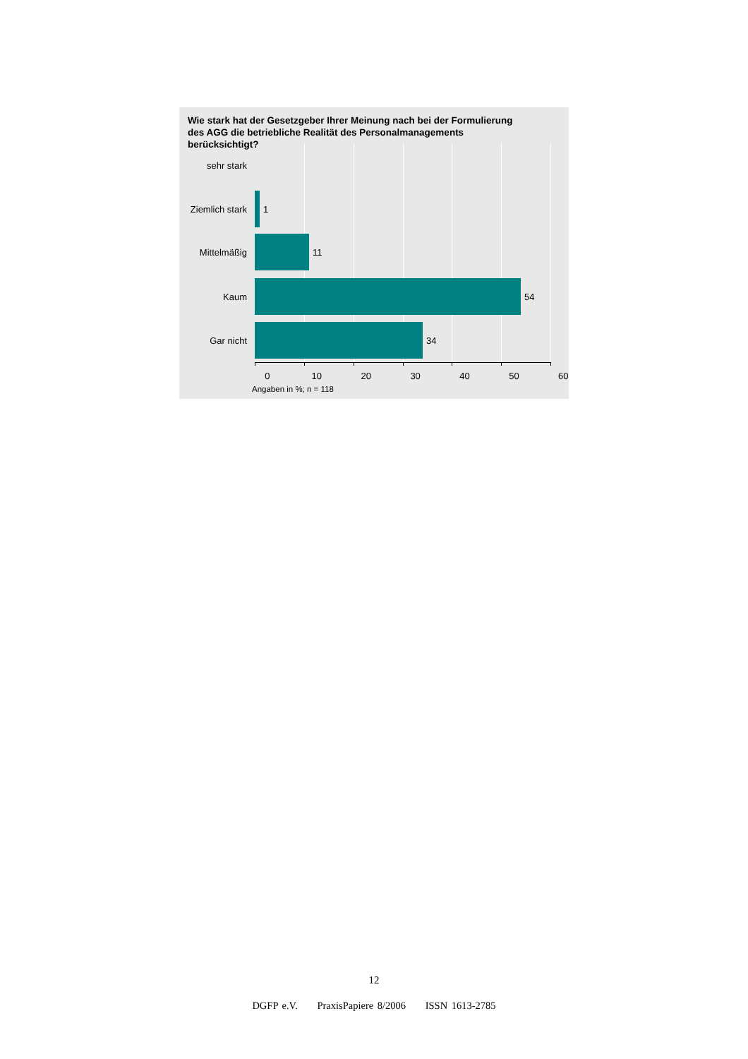Wie stark hat der Gesetzgeber Ihrer Meinung nach bei der Formulierung des AGG die betriebliche Realität des Personalmanagements berücksichtigt?
sehr stark
Ziemlich stark
1
Mittelmäßig 11
Kaum 54
Gar nicht 34
0 10 20 30 40 50 60
Angaben in %; n = 118
12
DGFP e.V. PraxisPapiere 8/2006 ISSN 1613-2785